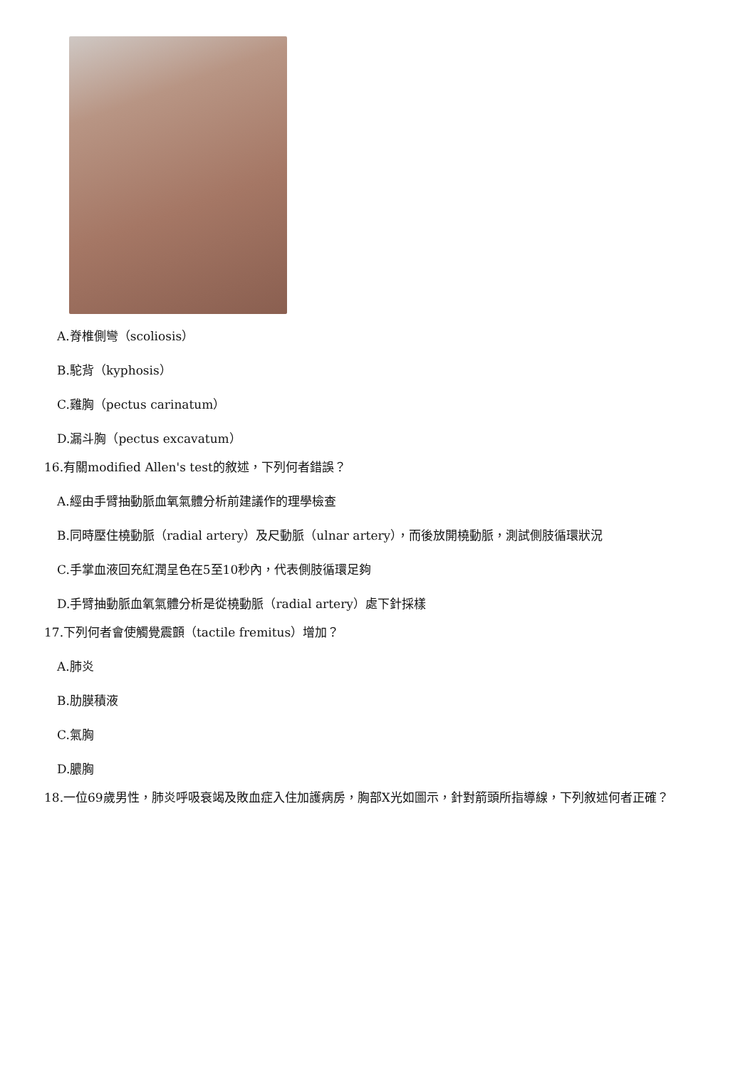A.脊椎側彎（scoliosis）
B.駝背（kyphosis）
C.雞胸（pectus carinatum）
D.漏斗胸（pectus excavatum）
16.有關modified Allen's test的敘述，下列何者錯誤？
A.經由手臂抽動脈血氧氣體分析前建議作的理學檢查
B.同時壓住橈動脈（radial artery）及尺動脈（ulnar artery），而後放開橈動脈，測試側肢循環狀況
C.手掌血液回充紅潤呈色在5至10秒內，代表側肢循環足夠
D.手臂抽動脈血氧氣體分析是從橈動脈（radial artery）處下針採樣
17.下列何者會使觸覺震顫（tactile fremitus）增加？
A.肺炎
B.肋膜積液
C.氣胸
D.膿胸
18.一位69歲男性，肺炎呼吸衰竭及敗血症入住加護病房，胸部X光如圖示，針對箭頭所指導線，下列敘述何者正確？